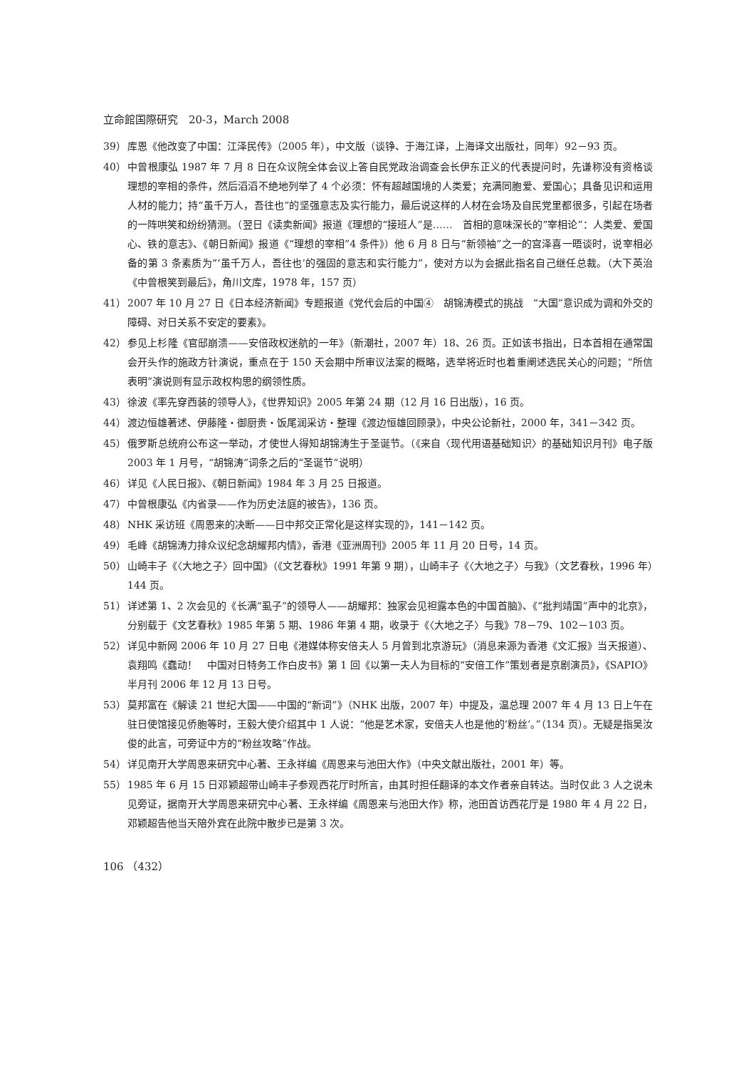立命館国際研究　20-3，March 2008
39） 库恩《他改变了中国：江泽民传》（2005 年），中文版（谈铮、于海江译，上海译文出版社，同年）92－93 页。
40） 中曾根康弘 1987 年 7 月 8 日在众议院全体会议上答自民党政治调查会长伊东正义的代表提问时，先谦称没有资格谈理想的宰相的条件，然后滔滔不绝地列举了 4 个必须：怀有超越国境的人类爱；充满同胞爱、爱国心；具备见识和运用人材的能力；持“虽千万人，吾往也”的坚强意志及实行能力，最后说这样的人材在会场及自民党里都很多，引起在场者的一阵哄笑和纷纷猜测。（翌日《读卖新闻》报道《理想的“接班人”是……　首相的意味深长的“宰相论”：人类爱、爱国心、铁的意志》、《朝日新闻》报道《“理想的宰相”4 条件》）他 6 月 8 日与“新领袖”之一的宫泽喜一晤谈时，说宰相必备的第 3 条素质为“‘虽千万人，吾往也’的强固的意志和实行能力”，使对方以为会据此指名自己继任总裁。（大下英治《中曾根笑到最后》，角川文库，1978 年，157 页）
41） 2007 年 10 月 27 日《日本经济新闻》专题报道《党代会后的中国④　胡锦涛模式的挑战　“大国”意识成为调和外交的障碍、对日关系不安定的要素》。
42） 参见上杉隆《官邸崩溃——安倍政权迷航的一年》（新潮社，2007 年）18、26 页。正如该书指出，日本首相在通常国会开头作的施政方针演说，重点在于 150 天会期中所审议法案的概略，选举将近时也着重阐述选民关心的问题；“所信表明”演说则有显示政权构思的纲领性质。
43） 徐波《率先穿西装的领导人》，《世界知识》2005 年第 24 期（12 月 16 日出版），16 页。
44） 渡边恒雄著述、伊藤隆・御厨贵・饭尾润采访・整理《渡边恒雄回顾录》，中央公论新社，2000 年，341－342 页。
45） 俄罗斯总统府公布这一举动，才使世人得知胡锦涛生于圣诞节。（《来自〈现代用语基础知识〉的基础知识月刊》电子版 2003 年 1 月号，“胡锦涛”词条之后的“圣诞节”说明）
46） 详见《人民日报》、《朝日新闻》1984 年 3 月 25 日报道。
47） 中曾根康弘《内省录——作为历史法庭的被告》，136 页。
48） NHK 采访班《周恩来的决断——日中邦交正常化是这样实现的》，141－142 页。
49） 毛峰《胡锦涛力排众议纪念胡耀邦内情》，香港《亚洲周刊》2005 年 11 月 20 日号，14 页。
50） 山崎丰子《〈大地之子〉回中国》（《文艺春秋》1991 年第 9 期），山崎丰子《〈大地之子〉与我》（文艺春秋，1996 年）144 页。
51） 详述第 1、2 次会见的《长满“虱子”的领导人——胡耀邦：独家会见袒露本色的中国首脑》、《“批判靖国”声中的北京》，分别载于《文艺春秋》1985 年第 5 期、1986 年第 4 期，收录于《〈大地之子〉与我》78－79、102－103 页。
52） 详见中新网 2006 年 10 月 27 日电《港媒体称安倍夫人 5 月曾到北京游玩》（消息来源为香港《文汇报》当天报道）、袁翔鸣《蠢动！　中国对日特务工作白皮书》第 1 回《以第一夫人为目标的“安倍工作”策划者是京剧演员》，《SAPIO》半月刊 2006 年 12 月 13 日号。
53） 莫邦富在《解读 21 世纪大国——中国的“新词”》（NHK 出版，2007 年）中提及，温总理 2007 年 4 月 13 日上午在驻日使馆接见侨胞等时，王毅大使介绍其中 1 人说：“他是艺术家，安倍夫人也是他的‘粉丝’。”（134 页）。无疑是指吴汝俊的此言，可旁证中方的“粉丝攻略”作战。
54） 详见南开大学周恩来研究中心著、王永祥编《周恩来与池田大作》（中央文献出版社，2001 年）等。
55） 1985 年 6 月 15 日邓颖超带山崎丰子参观西花厅时所言，由其时担任翻译的本文作者亲自转达。当时仅此 3 人之说未见旁证，据南开大学周恩来研究中心著、王永祥编《周恩来与池田大作》称，池田首访西花厅是 1980 年 4 月 22 日，邓颖超告他当天陪外宾在此院中散步已是第 3 次。
106 （432）